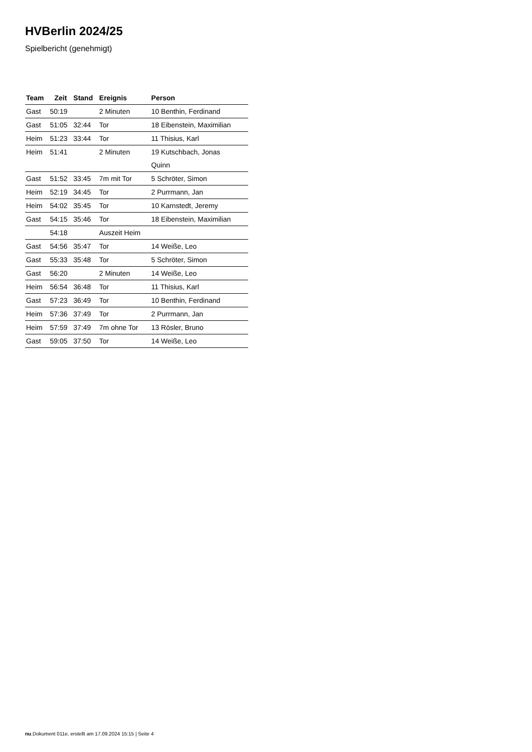HVBerlin 2024/25
Spielbericht (genehmigt)
| Team | Zeit | Stand | Ereignis | Person |
| --- | --- | --- | --- | --- |
| Gast | 50:19 | | 2 Minuten | 10 Benthin, Ferdinand |
| Gast | 51:05 | 32:44 | Tor | 18 Eibenstein, Maximilian |
| Heim | 51:23 | 33:44 | Tor | 11 Thisius, Karl |
| Heim | 51:41 | | 2 Minuten | 19 Kutschbach, Jonas Quinn |
| Gast | 51:52 | 33:45 | 7m mit Tor | 5 Schröter, Simon |
| Heim | 52:19 | 34:45 | Tor | 2 Purrmann, Jan |
| Heim | 54:02 | 35:45 | Tor | 10 Karnstedt, Jeremy |
| Gast | 54:15 | 35:46 | Tor | 18 Eibenstein, Maximilian |
| | 54:18 | | Auszeit Heim | |
| Gast | 54:56 | 35:47 | Tor | 14 Weiße, Leo |
| Gast | 55:33 | 35:48 | Tor | 5 Schröter, Simon |
| Gast | 56:20 | | 2 Minuten | 14 Weiße, Leo |
| Heim | 56:54 | 36:48 | Tor | 11 Thisius, Karl |
| Gast | 57:23 | 36:49 | Tor | 10 Benthin, Ferdinand |
| Heim | 57:36 | 37:49 | Tor | 2 Purrmann, Jan |
| Heim | 57:59 | 37:49 | 7m ohne Tor | 13 Rösler, Bruno |
| Gast | 59:05 | 37:50 | Tor | 14 Weiße, Leo |
nu.Dokument 011e, erstellt am 17.09.2024 15:15 | Seite 4